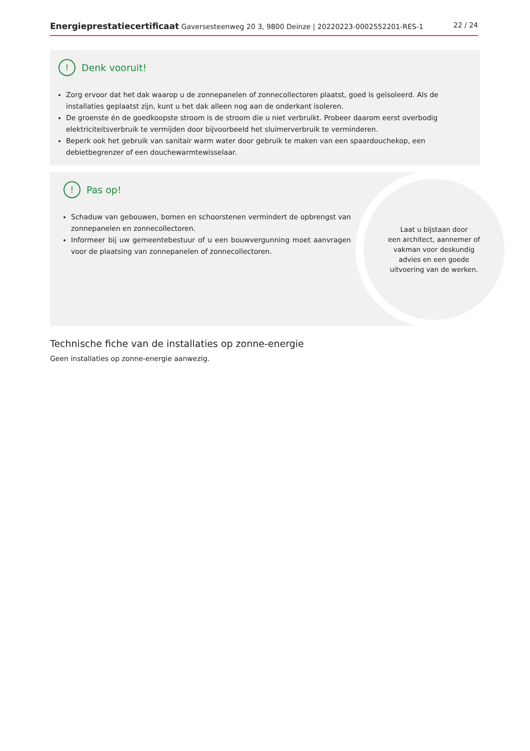Energieprestatiecertificaat Gaversesteenweg 20 3, 9800 Deinze | 20220223-0002552201-RES-1 22 / 24
! Denk vooruit!
Zorg ervoor dat het dak waarop u de zonnepanelen of zonnecollectoren plaatst, goed is geïsoleerd. Als de installaties geplaatst zijn, kunt u het dak alleen nog aan de onderkant isoleren.
De groenste én de goedkoopste stroom is de stroom die u niet verbruikt. Probeer daarom eerst overbodig elektriciteitsverbruik te vermijden door bijvoorbeeld het sluimerverbruik te verminderen.
Beperk ook het gebruik van sanitair warm water door gebruik te maken van een spaardouchekop, een debietbegrenzer of een douchewarmtewisselaar.
! Pas op!
Schaduw van gebouwen, bomen en schoorstenen vermindert de opbrengst van zonnepanelen en zonnecollectoren.
Informeer bij uw gemeentebestuur of u een bouwvergunning moet aanvragen voor de plaatsing van zonnepanelen of zonnecollectoren.
Laat u bijstaan door
een architect, aannemer of
vakman voor deskundig
advies en een goede
uitvoering van de werken.
Technische fiche van de installaties op zonne-energie
Geen installaties op zonne-energie aanwezig.